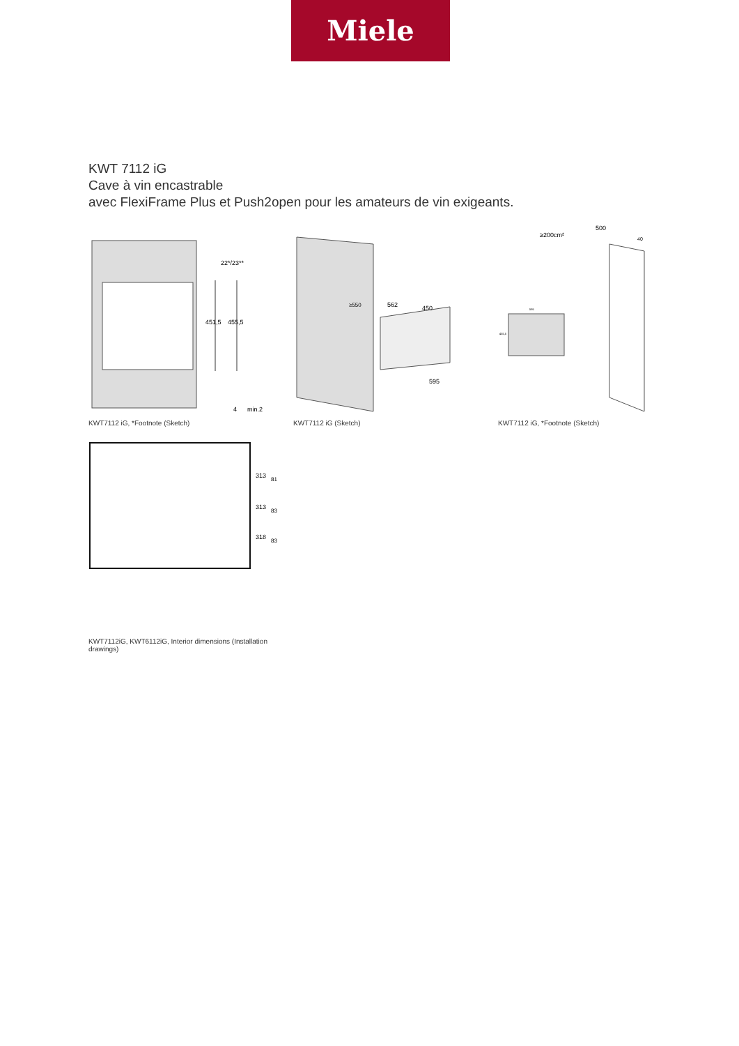Miele
KWT 7112 iG
Cave à vin encastrable
avec FlexiFrame Plus et Push2open pour les amateurs de vin exigeants.
451,5
455,5
22*/23**
min.2
4
KWT7112 iG, *Footnote (Sketch)
562
450
595
≥550
KWT7112 iG (Sketch)
≥200cm²
500
40
595
455,5
KWT7112 iG, *Footnote (Sketch)
313
313
318
81
83
83
KWT7112iG, KWT6112iG, Interior dimensions (Installation drawings)